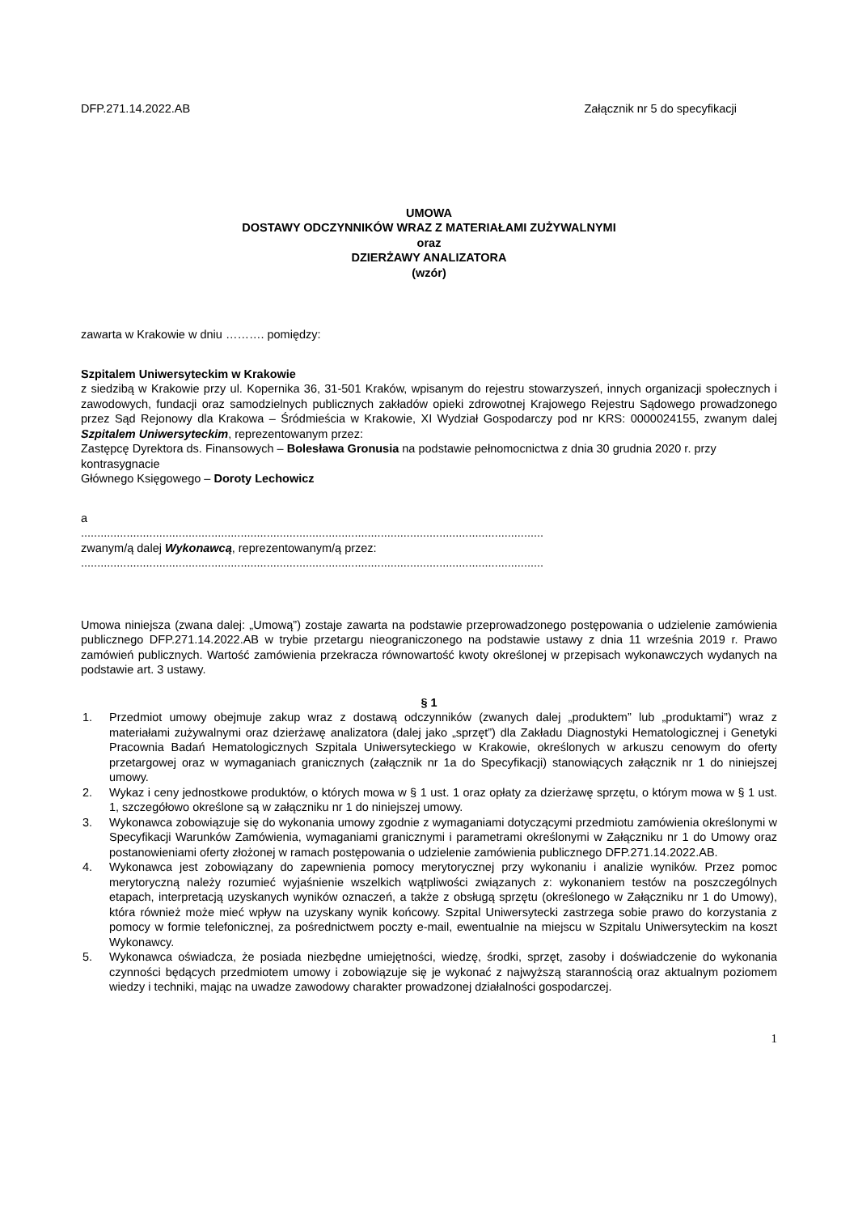DFP.271.14.2022.AB Załącznik nr 5 do specyfikacji
UMOWA
DOSTAWY ODCZYNNIKÓW WRAZ Z MATERIAŁAMI ZUŻYWALNYMI
oraz
DZIERŻAWY ANALIZATORA
(wzór)
zawarta w Krakowie w dniu ………. pomiędzy:
Szpitalem Uniwersyteckim w Krakowie
z siedzibą w Krakowie przy ul. Kopernika 36, 31-501 Kraków, wpisanym do rejestru stowarzyszeń, innych organizacji społecznych i zawodowych, fundacji oraz samodzielnych publicznych zakładów opieki zdrowotnej Krajowego Rejestru Sądowego prowadzonego przez Sąd Rejonowy dla Krakowa – Śródmieścia w Krakowie, XI Wydział Gospodarczy pod nr KRS: 0000024155, zwanym dalej Szpitalem Uniwersyteckim, reprezentowanym przez:
Zastępcę Dyrektora ds. Finansowych – Bolesława Gronusia na podstawie pełnomocnictwa z dnia 30 grudnia 2020 r. przy kontrasygnacie
Głównego Księgowego – Doroty Lechowicz
a
..............................................................................................................................................
zwanym/ą dalej Wykonawcą, reprezentowanym/ą przez:
..............................................................................................................................................
Umowa niniejsza (zwana dalej: „Umową”) zostaje zawarta na podstawie przeprowadzonego postępowania o udzielenie zamówienia publicznego DFP.271.14.2022.AB w trybie przetargu nieograniczonego na podstawie ustawy z dnia 11 września 2019 r. Prawo zamówień publicznych. Wartość zamówienia przekracza równowartość kwoty określonej w przepisach wykonawczych wydanych na podstawie art. 3 ustawy.
§ 1
1. Przedmiot umowy obejmuje zakup wraz z dostawą odczynników (zwanych dalej „produktem” lub „produktami”) wraz z materiałami zużywalnymi oraz dzierżawę analizatora (dalej jako „sprzęt”) dla Zakładu Diagnostyki Hematologicznej i Genetyki Pracownia Badań Hematologicznych Szpitala Uniwersyteckiego w Krakowie, określonych w arkuszu cenowym do oferty przetargowej oraz w wymaganiach granicznych (załącznik nr 1a do Specyfikacji) stanowiących załącznik nr 1 do niniejszej umowy.
2. Wykaz i ceny jednostkowe produktów, o których mowa w § 1 ust. 1 oraz opłaty za dzierżawę sprzętu, o którym mowa w § 1 ust. 1, szczegółowo określone są w załączniku nr 1 do niniejszej umowy.
3. Wykonawca zobowiązuje się do wykonania umowy zgodnie z wymaganiami dotyczącymi przedmiotu zamówienia określonymi w Specyfikacji Warunków Zamówienia, wymaganiami granicznymi i parametrami określonymi w Załączniku nr 1 do Umowy oraz postanowieniami oferty złożonej w ramach postępowania o udzielenie zamówienia publicznego DFP.271.14.2022.AB.
4. Wykonawca jest zobowiązany do zapewnienia pomocy merytorycznej przy wykonaniu i analizie wyników. Przez pomoc merytoryczną należy rozumieć wyjaśnienie wszelkich wątpliwości związanych z: wykonaniem testów na poszczególnych etapach, interpretacją uzyskanych wyników oznaczeń, a także z obsługą sprzętu (określonego w Załączniku nr 1 do Umowy), która również może mieć wpływ na uzyskany wynik końcowy. Szpital Uniwersytecki zastrzega sobie prawo do korzystania z pomocy w formie telefonicznej, za pośrednictwem poczty e-mail, ewentualnie na miejscu w Szpitalu Uniwersyteckim na koszt Wykonawcy.
5. Wykonawca oświadcza, że posiada niezbędne umiejętności, wiedzę, środki, sprzęt, zasoby i doświadczenie do wykonania czynności będących przedmiotem umowy i zobowiązuje się je wykonać z najwyższą starannością oraz aktualnym poziomem wiedzy i techniki, mając na uwadze zawodowy charakter prowadzonej działalności gospodarczej.
1